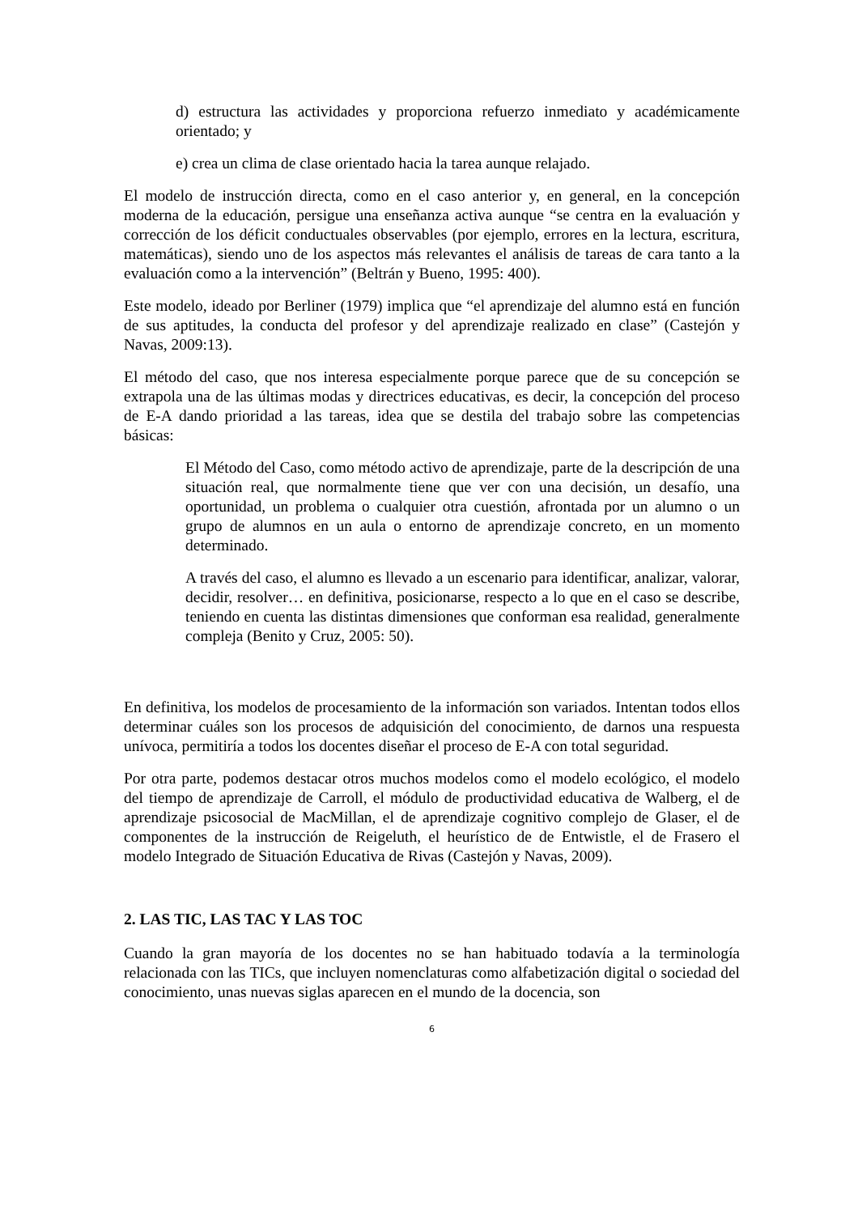d) estructura las actividades y proporciona refuerzo inmediato y académicamente orientado; y
e) crea un clima de clase orientado hacia la tarea aunque relajado.
El modelo de instrucción directa, como en el caso anterior y, en general, en la concepción moderna de la educación, persigue una enseñanza activa aunque “se centra en la evaluación y corrección de los déficit conductuales observables (por ejemplo, errores en la lectura, escritura, matemáticas), siendo uno de los aspectos más relevantes el análisis de tareas de cara tanto a la evaluación como a la intervención” (Beltrán y Bueno, 1995: 400).
Este modelo, ideado por Berliner (1979) implica que “el aprendizaje del alumno está en función de sus aptitudes, la conducta del profesor y del aprendizaje realizado en clase” (Castejón y Navas, 2009:13).
El método del caso, que nos interesa especialmente porque parece que de su concepción se extrapola una de las últimas modas y directrices educativas, es decir, la concepción del proceso de E-A dando prioridad a las tareas, idea que se destila del trabajo sobre las competencias básicas:
El Método del Caso, como método activo de aprendizaje, parte de la descripción de una situación real, que normalmente tiene que ver con una decisión, un desafío, una oportunidad, un problema o cualquier otra cuestión, afrontada por un alumno o un grupo de alumnos en un aula o entorno de aprendizaje concreto, en un momento determinado.
A través del caso, el alumno es llevado a un escenario para identificar, analizar, valorar, decidir, resolver… en definitiva, posicionarse, respecto a lo que en el caso se describe, teniendo en cuenta las distintas dimensiones que conforman esa realidad, generalmente compleja (Benito y Cruz, 2005: 50).
En definitiva, los modelos de procesamiento de la información son variados. Intentan todos ellos determinar cuáles son los procesos de adquisición del conocimiento, de darnos una respuesta unívoca, permitiría a todos los docentes diseñar el proceso de E-A con total seguridad.
Por otra parte, podemos destacar otros muchos modelos como el modelo ecológico, el modelo del tiempo de aprendizaje de Carroll, el módulo de productividad educativa de Walberg, el de aprendizaje psicosocial de MacMillan, el de aprendizaje cognitivo complejo de Glaser, el de componentes de la instrucción de Reigeluth, el heurístico de de Entwistle, el de Frasero el modelo Integrado de Situación Educativa de Rivas (Castejón y Navas, 2009).
2. LAS TIC, LAS TAC Y LAS TOC
Cuando la gran mayoría de los docentes no se han habituado todavía a la terminología relacionada con las TICs, que incluyen nomenclaturas como alfabetización digital o sociedad del conocimiento, unas nuevas siglas aparecen en el mundo de la docencia, son
6